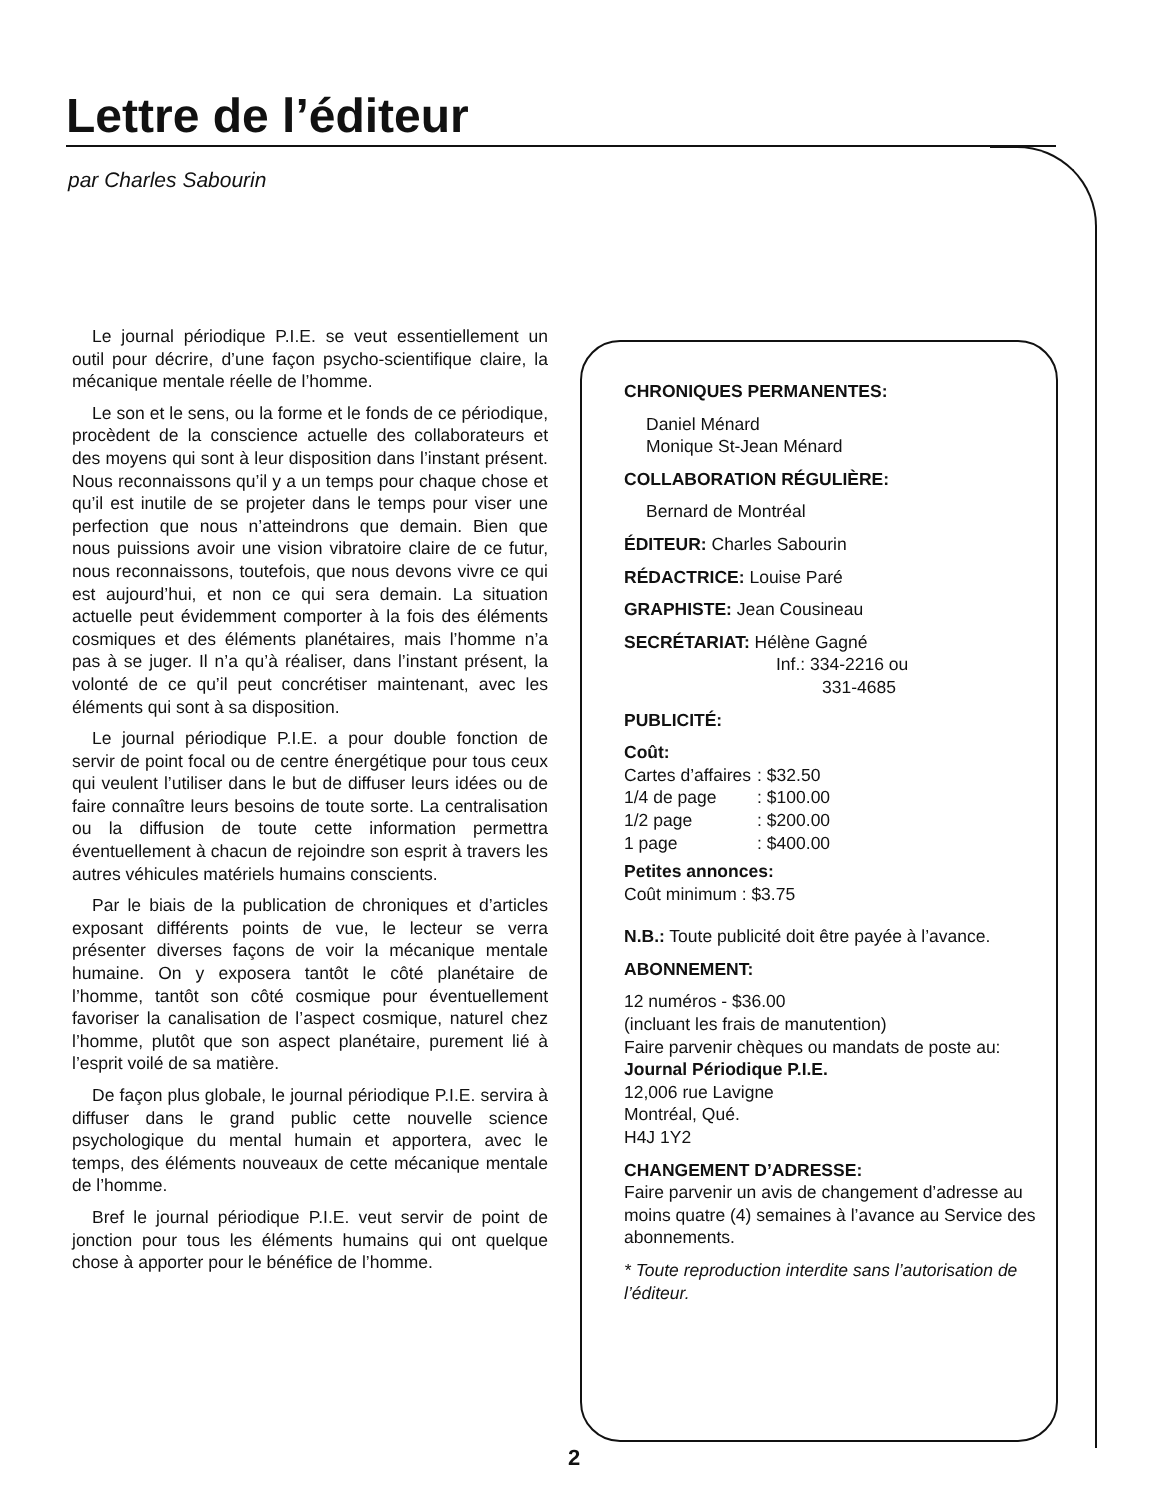Lettre de l’éditeur
par Charles Sabourin
Le journal périodique P.I.E. se veut essentiellement un outil pour décrire, d’une façon psycho-scientifique claire, la mécanique mentale réelle de l’homme.
Le son et le sens, ou la forme et le fonds de ce périodique, procèdent de la conscience actuelle des collaborateurs et des moyens qui sont à leur disposition dans l’instant présent. Nous reconnaissons qu’il y a un temps pour chaque chose et qu’il est inutile de se projeter dans le temps pour viser une perfection que nous n’atteindrons que demain. Bien que nous puissions avoir une vision vibratoire claire de ce futur, nous reconnaissons, toutefois, que nous devons vivre ce qui est aujourd’hui, et non ce qui sera demain. La situation actuelle peut évidemment comporter à la fois des éléments cosmiques et des éléments planétaires, mais l’homme n’a pas à se juger. Il n’a qu’à réaliser, dans l’instant présent, la volonté de ce qu’il peut concrétiser maintenant, avec les éléments qui sont à sa disposition.
Le journal périodique P.I.E. a pour double fonction de servir de point focal ou de centre énergétique pour tous ceux qui veulent l’utiliser dans le but de diffuser leurs idées ou de faire connaître leurs besoins de toute sorte. La centralisation ou la diffusion de toute cette information permettra éventuellement à chacun de rejoindre son esprit à travers les autres véhicules matériels humains conscients.
Par le biais de la publication de chroniques et d’articles exposant différents points de vue, le lecteur se verra présenter diverses façons de voir la mécanique mentale humaine. On y exposera tantôt le côté planétaire de l’homme, tantôt son côté cosmique pour éventuellement favoriser la canalisation de l’aspect cosmique, naturel chez l’homme, plutôt que son aspect planétaire, purement lié à l’esprit voilé de sa matière.
De façon plus globale, le journal périodique P.I.E. servira à diffuser dans le grand public cette nouvelle science psychologique du mental humain et apportera, avec le temps, des éléments nouveaux de cette mécanique mentale de l’homme.
Bref le journal périodique P.I.E. veut servir de point de jonction pour tous les éléments humains qui ont quelque chose à apporter pour le bénéfice de l’homme.
CHRONIQUES PERMANENTES:
Daniel Ménard
Monique St-Jean Ménard
COLLABORATION RÉGULIÈRE:
Bernard de Montréal
ÉDITEUR: Charles Sabourin
RÉDACTRICE: Louise Paré
GRAPHISTE: Jean Cousineau
SECRÉTARIAT: Hélène Gagné
Inf.: 334-2216 ou
331-4685
PUBLICITÉ:
Coût:
| Cartes d’affaires | : $32.50 |
| 1/4 de page | : $100.00 |
| 1/2 page | : $200.00 |
| 1 page | : $400.00 |
Petites annonces:
Coût minimum : $3.75
N.B.: Toute publicité doit être payée à l’avance.
ABONNEMENT:
12 numéros - $36.00
(incluant les frais de manutention)
Faire parvenir chèques ou mandats de poste au:
Journal Périodique P.I.E.
12,006 rue Lavigne
Montréal, Qué.
H4J 1Y2
CHANGEMENT D’ADRESSE:
Faire parvenir un avis de changement d’adresse au moins quatre (4) semaines à l’avance au Service des abonnements.
* Toute reproduction interdite sans l’autorisation de l’éditeur.
2